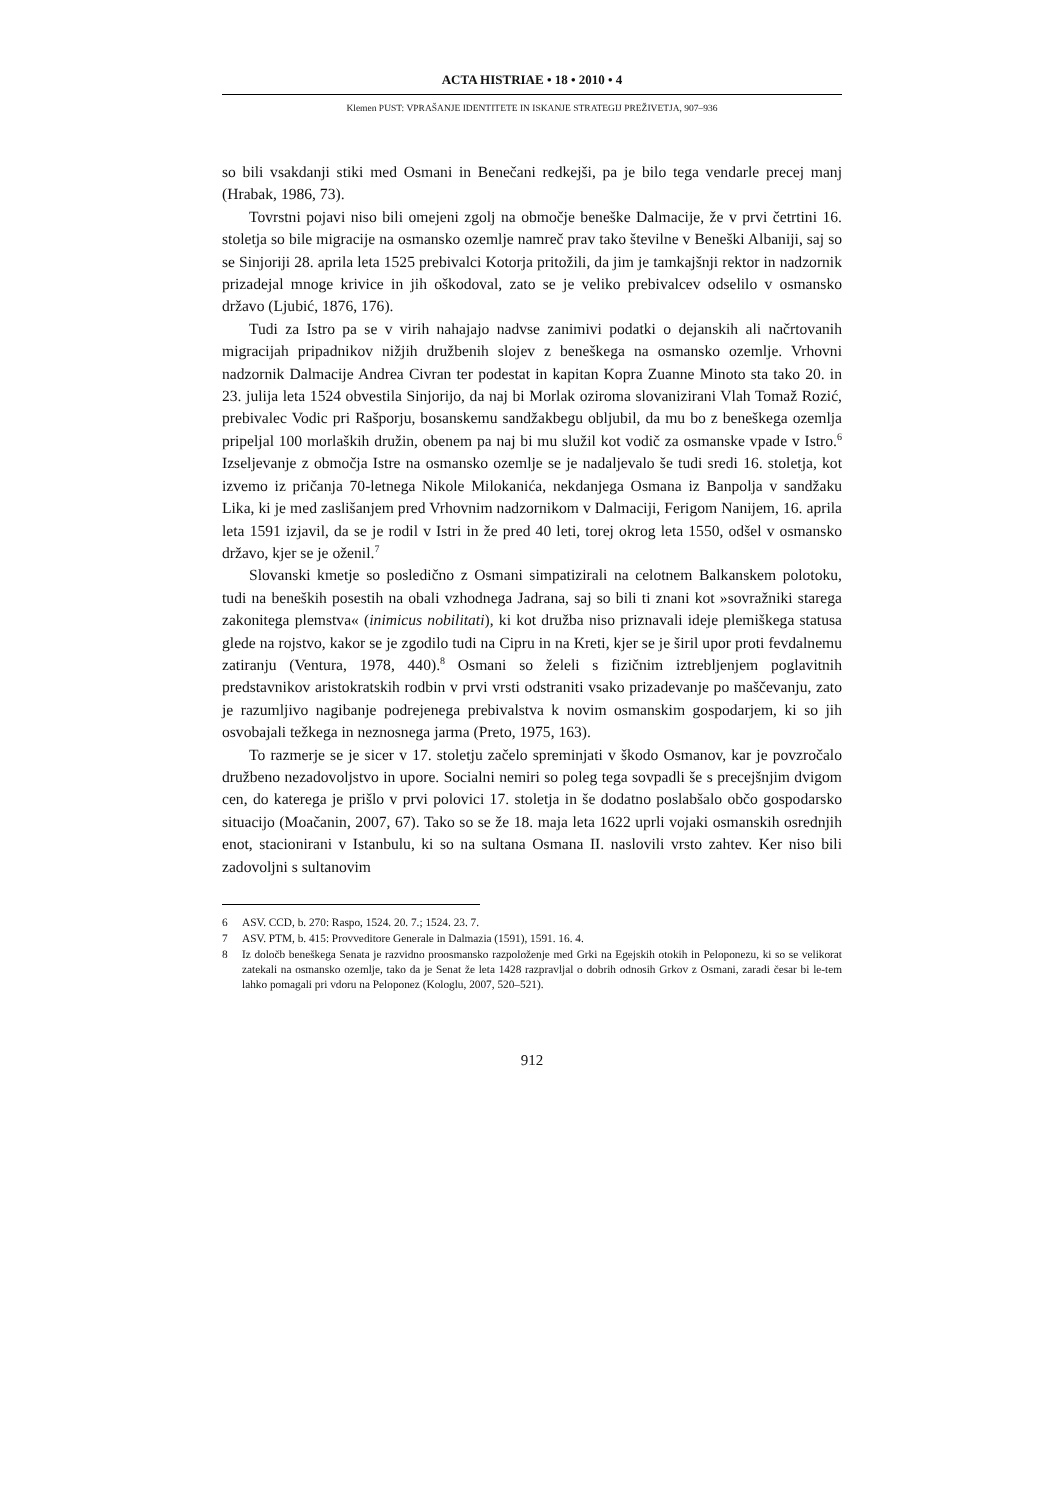ACTA HISTRIAE • 18 • 2010 • 4
Klemen PUST: VPRAŠANJE IDENTITETE IN ISKANJE STRATEGIJ PREŽIVETJA, 907–936
so bili vsakdanji stiki med Osmani in Benečani redkejši, pa je bilo tega vendarle precej manj (Hrabak, 1986, 73).
Tovrstni pojavi niso bili omejeni zgolj na območje beneške Dalmacije, že v prvi četrtini 16. stoletja so bile migracije na osmansko ozemlje namreč prav tako številne v Beneški Albaniji, saj so se Sinjoriji 28. aprila leta 1525 prebivalci Kotorja pritožili, da jim je tamkajšnji rektor in nadzornik prizadejal mnoge krivice in jih oškodoval, zato se je veliko prebivalcev odselilo v osmansko državo (Ljubić, 1876, 176).
Tudi za Istro pa se v virih nahajajo nadvse zanimivi podatki o dejanskih ali načrtovanih migracijah pripadnikov nižjih družbenih slojev z beneškega na osmansko ozemlje. Vrhovni nadzornik Dalmacije Andrea Civran ter podestat in kapitan Kopra Zuanne Minoto sta tako 20. in 23. julija leta 1524 obvestila Sinjorijo, da naj bi Morlak oziroma slovanizirani Vlah Tomaž Rozić, prebivalec Vodic pri Rašporju, bosanskemu sandžakbegu obljubil, da mu bo z beneškega ozemlja pripeljal 100 morlaških družin, obenem pa naj bi mu služil kot vodič za osmanske vpade v Istro.<sup>6</sup> Izseljevanje z območja Istre na osmansko ozemlje se je nadaljevalo še tudi sredi 16. stoletja, kot izvemo iz pričanja 70-letnega Nikole Milokanića, nekdanjega Osmana iz Banpolja v sandžaku Lika, ki je med zaslišanjem pred Vrhovnim nadzornikom v Dalmaciji, Ferigom Nanijem, 16. aprila leta 1591 izjavil, da se je rodil v Istri in že pred 40 leti, torej okrog leta 1550, odšel v osmansko državo, kjer se je oženil.<sup>7</sup>
Slovanski kmetje so posledično z Osmani simpatizirali na celotnem Balkanskem polotoku, tudi na beneških posestih na obali vzhodnega Jadrana, saj so bili ti znani kot »sovražniki starega zakonitega plemstva« (inimicus nobilitati), ki kot družba niso priznavali ideje plemiškega statusa glede na rojstvo, kakor se je zgodilo tudi na Cipru in na Kreti, kjer se je širil upor proti fevdalnemu zatiranju (Ventura, 1978, 440).<sup>8</sup> Osmani so želeli s fizičnim iztrebljenjem poglavitnih predstavnikov aristokratskih rodbin v prvi vrsti odstraniti vsako prizadevanje po maščevanju, zato je razumljivo nagibanje podrejenega prebivalstva k novim osmanskim gospodarjem, ki so jih osvobajali težkega in neznosnega jarma (Preto, 1975, 163).
To razmerje se je sicer v 17. stoletju začelo spreminjati v škodo Osmanov, kar je povzročalo družbeno nezadovoljstvo in upore. Socialni nemiri so poleg tega sovpadli še s precejšnjim dvigom cen, do katerega je prišlo v prvi polovici 17. stoletja in še dodatno poslabšalo občo gospodarsko situacijo (Moačanin, 2007, 67). Tako so se že 18. maja leta 1622 uprli vojaki osmanskih osrednjih enot, stacionirani v Istanbulu, ki so na sultana Osmana II. naslovili vrsto zahtev. Ker niso bili zadovoljni s sultanovim
6 ASV. CCD, b. 270: Raspo, 1524. 20. 7.; 1524. 23. 7.
7 ASV. PTM, b. 415: Provveditore Generale in Dalmazia (1591), 1591. 16. 4.
8 Iz določb beneškega Senata je razvidno proosmansko razpoloženje med Grki na Egejskih otokih in Peloponezu, ki so se velikorat zatekali na osmansko ozemlje, tako da je Senat že leta 1428 razpravljal o dobrih odnosih Grkov z Osmani, zaradi česar bi le-tem lahko pomagali pri vdoru na Peloponez (Kologlu, 2007, 520–521).
912